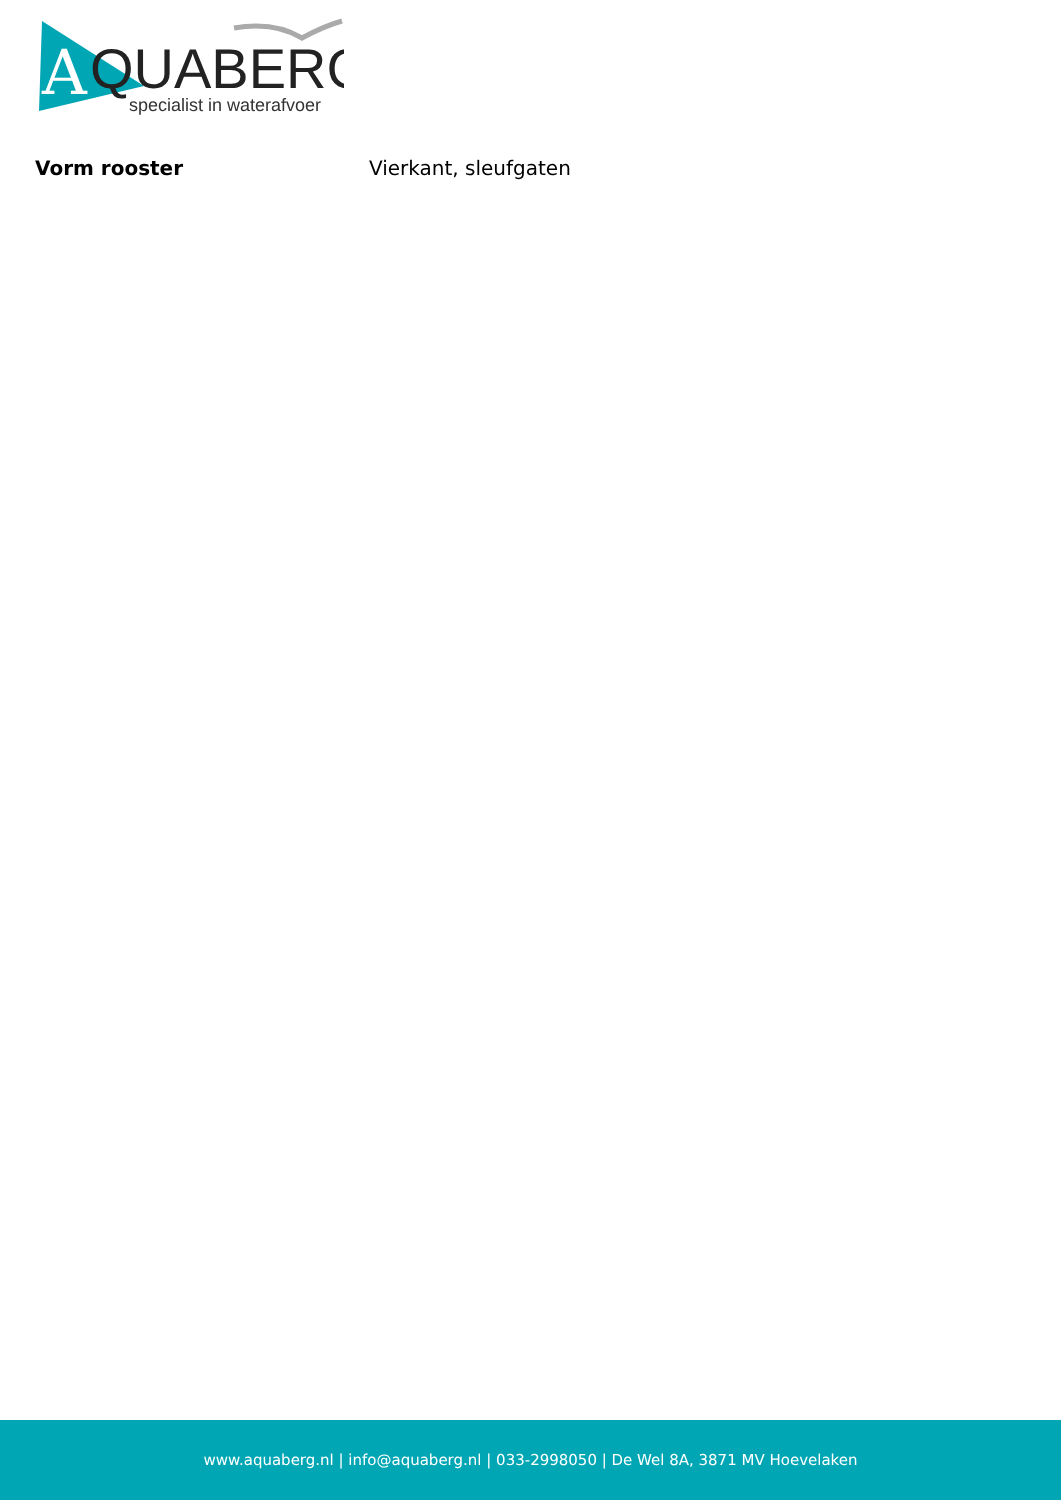A
QUABERG
specialist in waterafvoer
| Vorm rooster | Vierkant, sleufgaten |
www.aquaberg.nl | info@aquaberg.nl | 033-2998050 | De Wel 8A, 3871 MV Hoevelaken